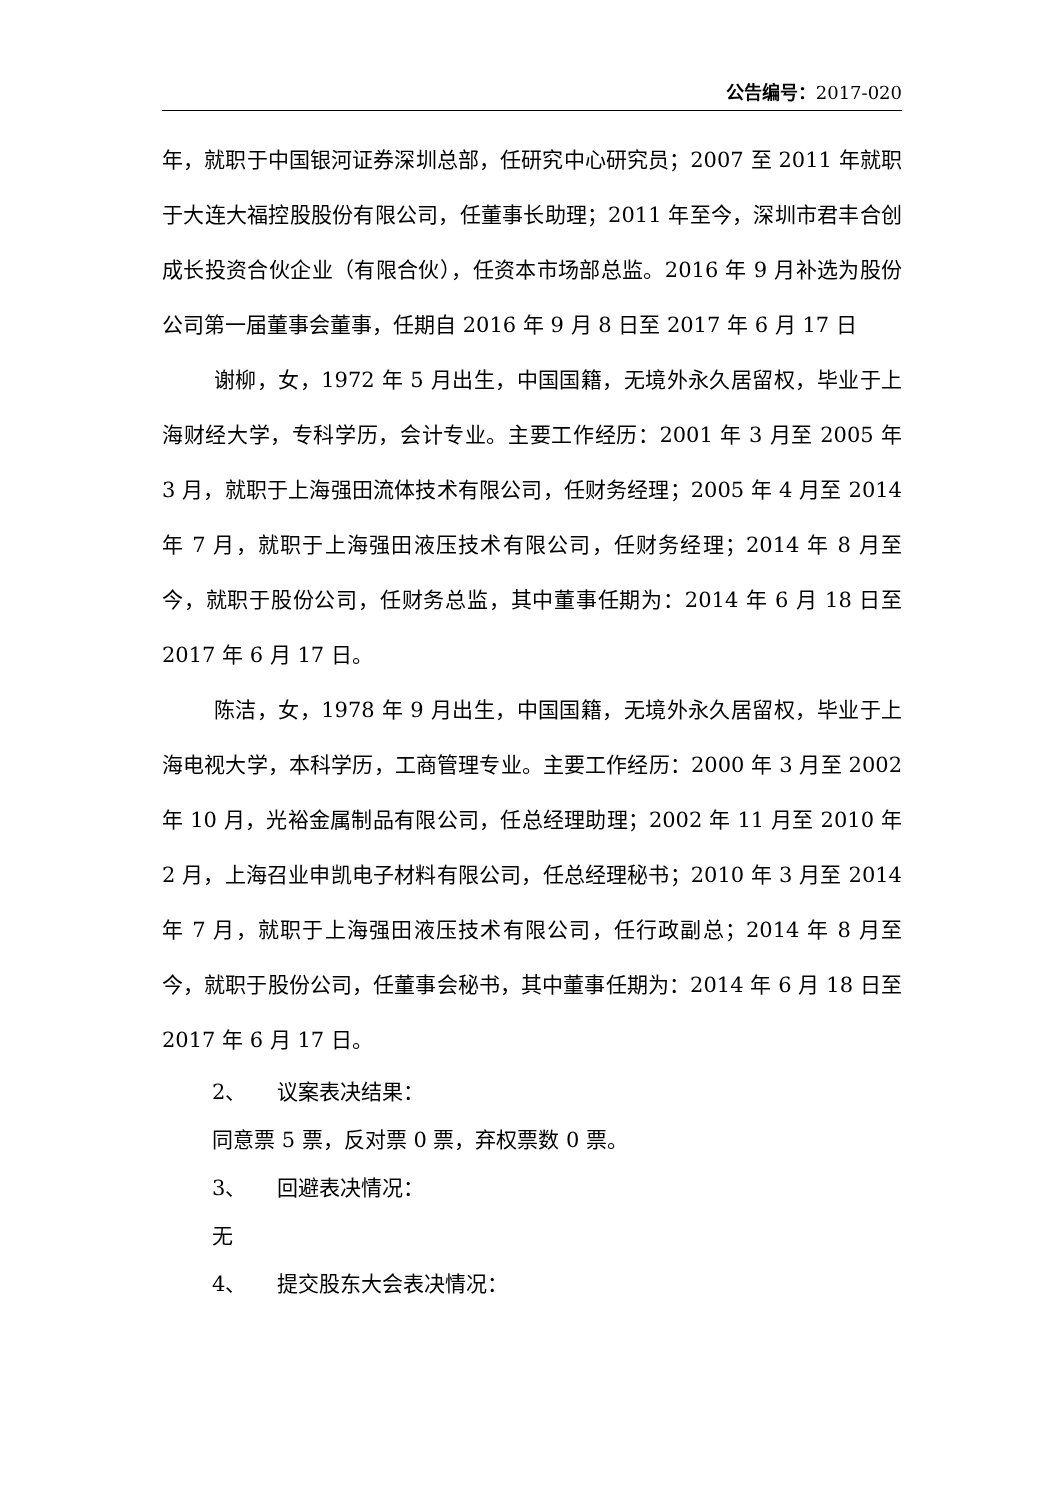公告编号：2017-020
年，就职于中国银河证券深圳总部，任研究中心研究员；2007 至 2011 年就职于大连大福控股股份有限公司，任董事长助理；2011 年至今，深圳市君丰合创成长投资合伙企业（有限合伙），任资本市场部总监。2016 年 9 月补选为股份公司第一届董事会董事，任期自 2016 年 9 月 8 日至 2017 年 6 月 17 日
谢柳，女，1972 年 5 月出生，中国国籍，无境外永久居留权，毕业于上海财经大学，专科学历，会计专业。主要工作经历：2001 年 3 月至 2005 年 3 月，就职于上海强田流体技术有限公司，任财务经理；2005 年 4 月至 2014 年 7 月，就职于上海强田液压技术有限公司，任财务经理；2014 年 8 月至今，就职于股份公司，任财务总监，其中董事任期为：2014 年 6 月 18 日至 2017 年 6 月 17 日。
陈洁，女，1978 年 9 月出生，中国国籍，无境外永久居留权，毕业于上海电视大学，本科学历，工商管理专业。主要工作经历：2000 年 3 月至 2002 年 10 月，光裕金属制品有限公司，任总经理助理；2002 年 11 月至 2010 年 2 月，上海召业申凯电子材料有限公司，任总经理秘书；2010 年 3 月至 2014 年 7 月，就职于上海强田液压技术有限公司，任行政副总；2014 年 8 月至今，就职于股份公司，任董事会秘书，其中董事任期为：2014 年 6 月 18 日至 2017 年 6 月 17 日。
2、 议案表决结果：
同意票 5 票，反对票 0 票，弃权票数 0 票。
3、 回避表决情况：
无
4、 提交股东大会表决情况：